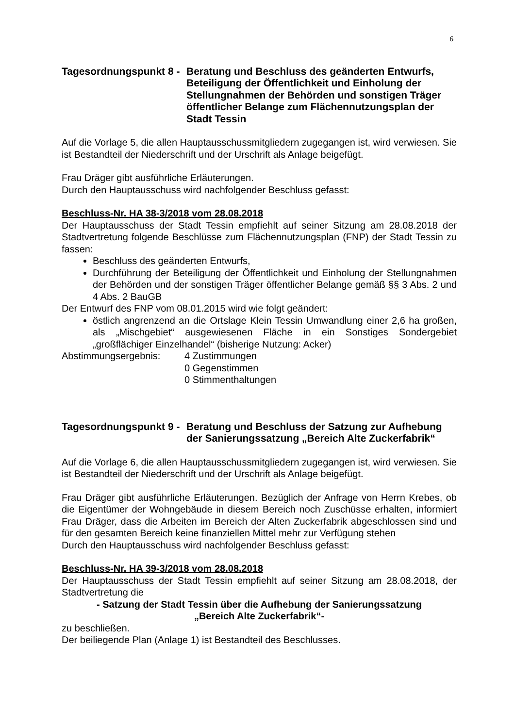6
Tagesordnungspunkt 8 -
Beratung und Beschluss des geänderten Entwurfs, Beteiligung der Öffentlichkeit und Einholung der Stellungnahmen der Behörden und sonstigen Träger öffentlicher Belange zum Flächennutzungsplan der Stadt Tessin
Auf die Vorlage 5, die allen Hauptausschussmitgliedern zugegangen ist, wird verwiesen. Sie ist Bestandteil der Niederschrift und der Urschrift als Anlage beigefügt.
Frau Dräger gibt ausführliche Erläuterungen.
Durch den Hauptausschuss wird nachfolgender Beschluss gefasst:
Beschluss-Nr. HA 38-3/2018 vom 28.08.2018
Der Hauptausschuss der Stadt Tessin empfiehlt auf seiner Sitzung am 28.08.2018 der Stadtvertretung folgende Beschlüsse zum Flächennutzungsplan (FNP) der Stadt Tessin zu fassen:
Beschluss des geänderten Entwurfs,
Durchführung der Beteiligung der Öffentlichkeit und Einholung der Stellungnahmen der Behörden und der sonstigen Träger öffentlicher Belange gemäß §§ 3 Abs. 2 und 4 Abs. 2 BauGB
Der Entwurf des FNP vom 08.01.2015 wird wie folgt geändert:
östlich angrenzend an die Ortslage Klein Tessin Umwandlung einer 2,6 ha großen, als „Mischgebiet“ ausgewiesenen Fläche in ein Sonstiges Sondergebiet „großflächiger Einzelhandel“ (bisherige Nutzung: Acker)
Abstimmungsergebnis: 4 Zustimmungen
0 Gegenstimmen
0 Stimmenthaltungen
Tagesordnungspunkt 9 -
Beratung und Beschluss der Satzung zur Aufhebung der Sanierungssatzung „Bereich Alte Zuckerfabrik“
Auf die Vorlage 6, die allen Hauptausschussmitgliedern zugegangen ist, wird verwiesen. Sie ist Bestandteil der Niederschrift und der Urschrift als Anlage beigefügt.
Frau Dräger gibt ausführliche Erläuterungen. Bezüglich der Anfrage von Herrn Krebes, ob die Eigentümer der Wohngebäude in diesem Bereich noch Zuschüsse erhalten, informiert Frau Dräger, dass die Arbeiten im Bereich der Alten Zuckerfabrik abgeschlossen sind und für den gesamten Bereich keine finanziellen Mittel mehr zur Verfügung stehen
Durch den Hauptausschuss wird nachfolgender Beschluss gefasst:
Beschluss-Nr. HA 39-3/2018 vom 28.08.2018
Der Hauptausschuss der Stadt Tessin empfiehlt auf seiner Sitzung am 28.08.2018, der Stadtvertretung die
- Satzung der Stadt Tessin über die Aufhebung der Sanierungssatzung
„Bereich Alte Zuckerfabrik“-
zu beschließen.
Der beiliegende Plan (Anlage 1) ist Bestandteil des Beschlusses.